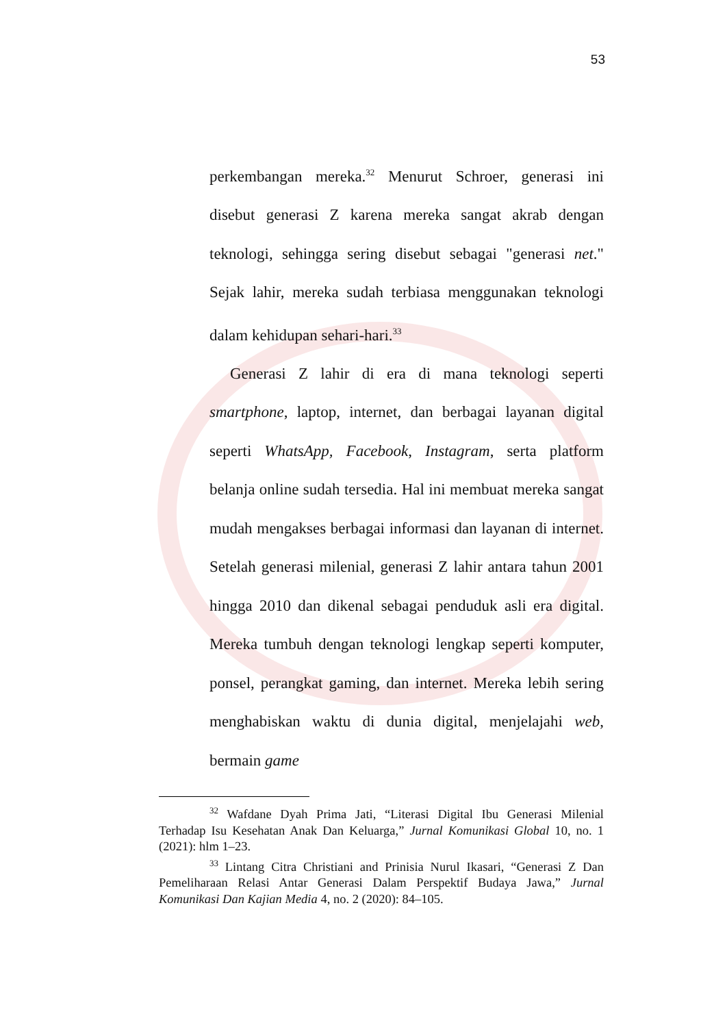53
perkembangan mereka.<sup>32</sup> Menurut Schroer, generasi ini disebut generasi Z karena mereka sangat akrab dengan teknologi, sehingga sering disebut sebagai "generasi net." Sejak lahir, mereka sudah terbiasa menggunakan teknologi dalam kehidupan sehari-hari.<sup>33</sup>
Generasi Z lahir di era di mana teknologi seperti smartphone, laptop, internet, dan berbagai layanan digital seperti WhatsApp, Facebook, Instagram, serta platform belanja online sudah tersedia. Hal ini membuat mereka sangat mudah mengakses berbagai informasi dan layanan di internet. Setelah generasi milenial, generasi Z lahir antara tahun 2001 hingga 2010 dan dikenal sebagai penduduk asli era digital. Mereka tumbuh dengan teknologi lengkap seperti komputer, ponsel, perangkat gaming, dan internet. Mereka lebih sering menghabiskan waktu di dunia digital, menjelajahi web, bermain game
<sup>32</sup> Wafdane Dyah Prima Jati, “Literasi Digital Ibu Generasi Milenial Terhadap Isu Kesehatan Anak Dan Keluarga,” Jurnal Komunikasi Global 10, no. 1 (2021): hlm 1–23.
<sup>33</sup> Lintang Citra Christiani and Prinisia Nurul Ikasari, “Generasi Z Dan Pemeliharaan Relasi Antar Generasi Dalam Perspektif Budaya Jawa,” Jurnal Komunikasi Dan Kajian Media 4, no. 2 (2020): 84–105.